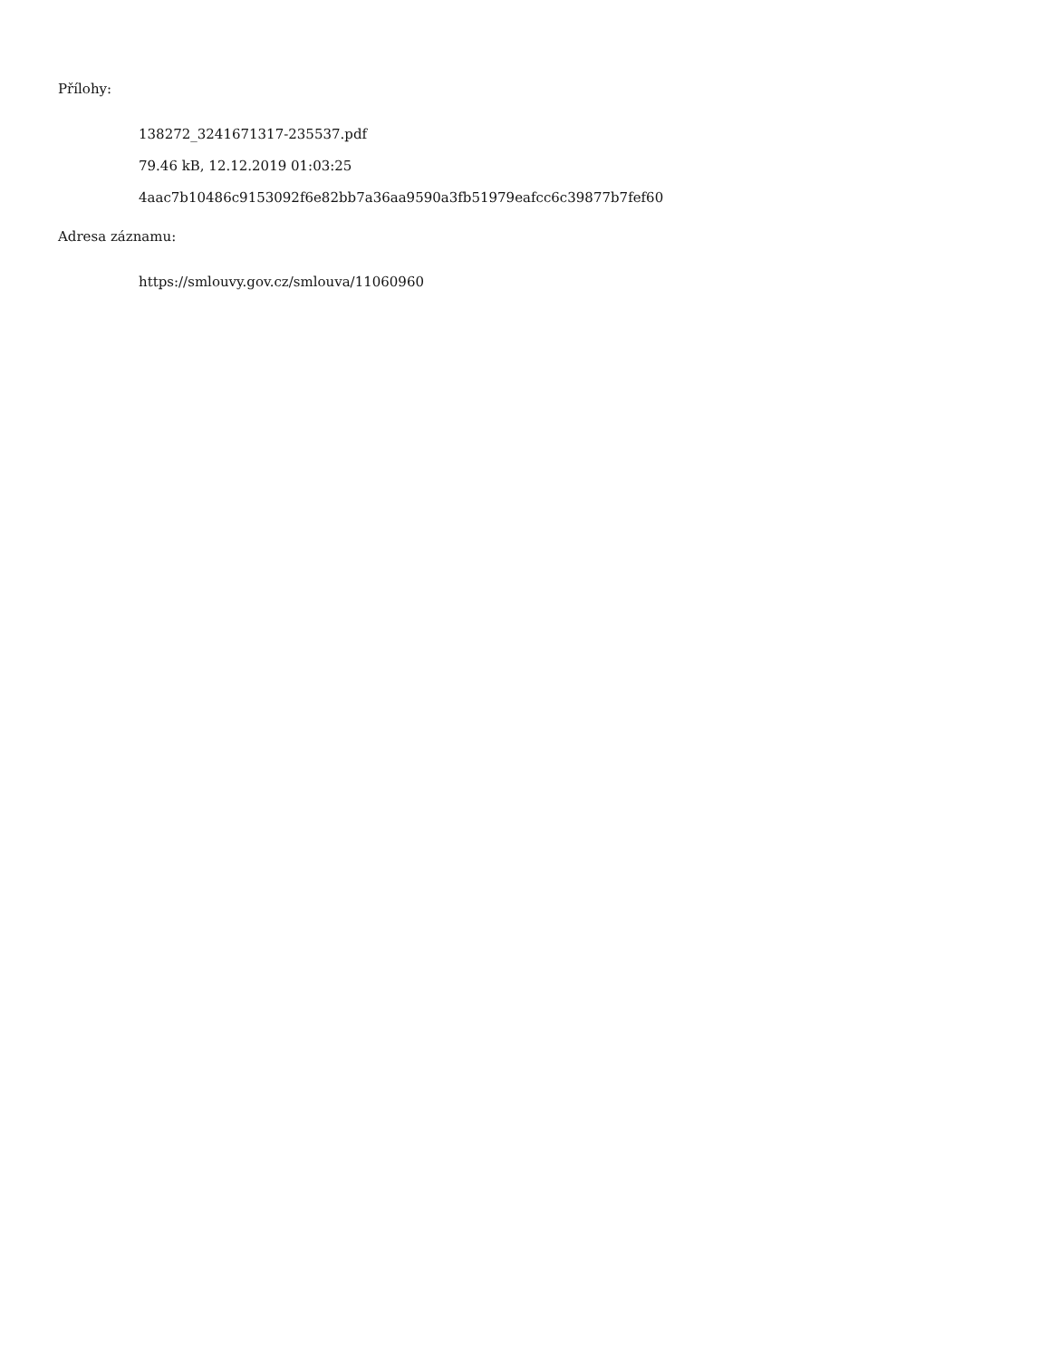Přílohy:
138272_3241671317-235537.pdf
79.46 kB, 12.12.2019 01:03:25
4aac7b10486c9153092f6e82bb7a36aa9590a3fb51979eafcc6c39877b7fef60
Adresa záznamu:
https://smlouvy.gov.cz/smlouva/11060960